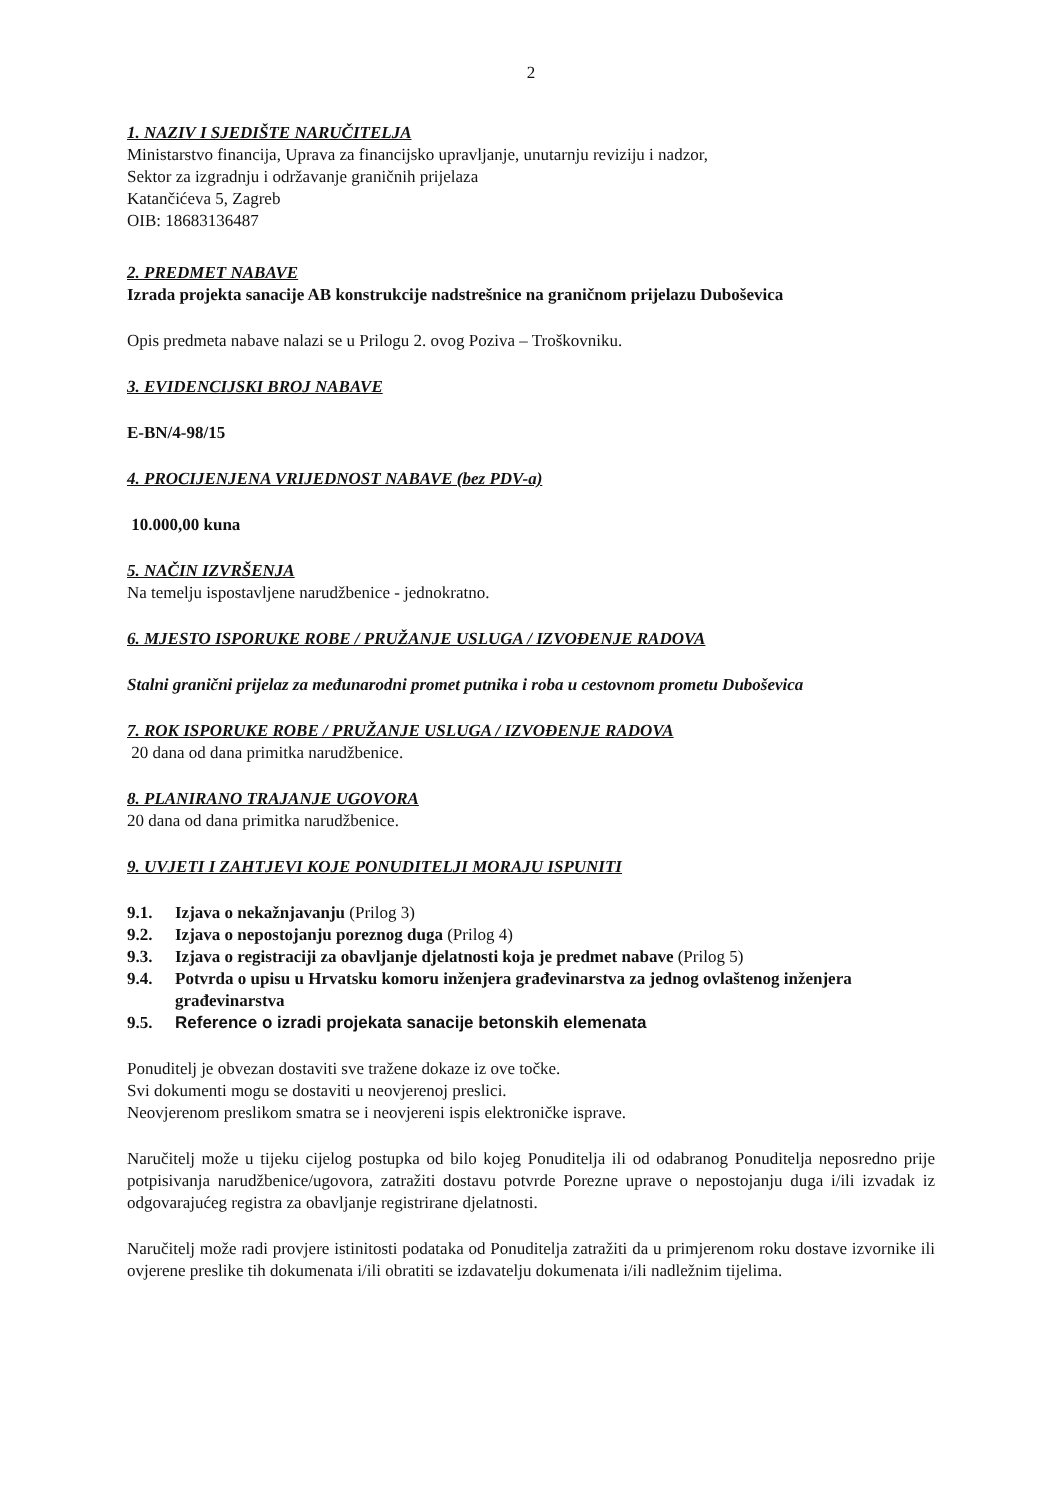2
1. NAZIV I SJEDIŠTE NARUČITELJA
Ministarstvo financija, Uprava za financijsko upravljanje, unutarnju reviziju i nadzor,
Sektor za izgradnju i održavanje graničnih prijelaza
Katančićeva 5, Zagreb
OIB: 18683136487
2. PREDMET NABAVE
Izrada projekta sanacije AB konstrukcije nadstrešnice na graničnom prijelazu Duboševica
Opis predmeta nabave nalazi se u Prilogu 2. ovog Poziva – Troškovniku.
3. EVIDENCIJSKI BROJ NABAVE
E-BN/4-98/15
4. PROCIJENJENA VRIJEDNOST NABAVE (bez PDV-a)
10.000,00 kuna
5. NAČIN IZVRŠENJA
Na temelju ispostavljene narudžbenice - jednokratno.
6. MJESTO ISPORUKE ROBE / PRUŽANJE USLUGA / IZVOĐENJE RADOVA
Stalni granični prijelaz za međunarodni promet putnika i roba u cestovnom prometu Duboševica
7. ROK ISPORUKE ROBE / PRUŽANJE USLUGA / IZVOĐENJE RADOVA
20 dana od dana primitka narudžbenice.
8. PLANIRANO TRAJANJE UGOVORA
20 dana od dana primitka narudžbenice.
9. UVJETI I ZAHTJEVI KOJE PONUDITELJI MORAJU ISPUNITI
9.1. Izjava o nekažnjavanju (Prilog 3)
9.2. Izjava o nepostojanju poreznog duga (Prilog 4)
9.3. Izjava o registraciji za obavljanje djelatnosti koja je predmet nabave (Prilog 5)
9.4. Potvrda o upisu u Hrvatsku komoru inženjera građevinarstva za jednog ovlaštenog inženjera građevinarstva
9.5. Reference o izradi projekata sanacije betonskih elemenata
Ponuditelj je obvezan dostaviti sve tražene dokaze iz ove točke.
Svi dokumenti mogu se dostaviti u neovjerenoj preslici.
Neovjerenom preslikom smatra se i neovjereni ispis elektroničke isprave.
Naručitelj može u tijeku cijelog postupka od bilo kojeg Ponuditelja ili od odabranog Ponuditelja neposredno prije potpisivanja narudžbenice/ugovora, zatražiti dostavu potvrde Porezne uprave o nepostojanju duga i/ili izvadak iz odgovarajućeg registra za obavljanje registrirane djelatnosti.
Naručitelj može radi provjere istinitosti podataka od Ponuditelja zatražiti da u primjerenom roku dostave izvornike ili ovjerene preslike tih dokumenata i/ili obratiti se izdavatelju dokumenata i/ili nadležnim tijelima.